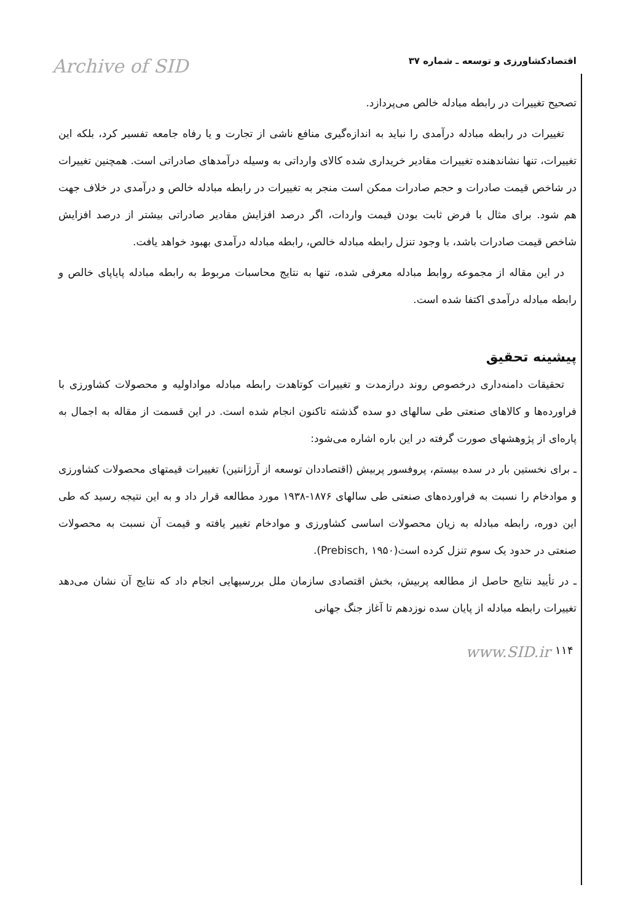Archive of SID اقتصادکشاورزی و توسعه ـ شماره ۳۷
تصحیح تغییرات در رابطه مبادله خالص می‌پردازد.
تغییرات در رابطه مبادله درآمدی را نباید به اندازه‌گیری منافع ناشی از تجارت و یا رفاه جامعه تفسیر کرد، بلکه این تغییرات، تنها نشاندهنده تغییرات مقادیر خریداری شده کالای وارداتی به وسیله درآمدهای صادراتی است. همچنین تغییرات در شاخص قیمت صادرات و حجم صادرات ممکن است منجر به تغییرات در رابطه مبادله خالص و درآمدی در خلاف جهت هم شود. برای مثال با فرض ثابت بودن قیمت واردات، اگر درصد افزایش مقادیر صادراتی بیشتر از درصد افزایش شاخص قیمت صادرات باشد، با وجود تنزل رابطه مبادله خالص، رابطه مبادله درآمدی بهبود خواهد یافت.
در این مقاله از مجموعه روابط مبادله معرفی شده، تنها به نتایج محاسبات مربوط به رابطه مبادله پایاپای خالص و رابطه مبادله درآمدی اکتفا شده است.
پیشینه تحقیق
تحقیقات دامنه‌داری درخصوص روند درازمدت و تغییرات کوتاهدت رابطه مبادله مواداولیه و محصولات کشاورزی با فراورده‌ها و کالاهای صنعتی طی سالهای دو سده گذشته تاکنون انجام شده است. در این قسمت از مقاله به اجمال به پاره‌ای از پژوهشهای صورت گرفته در این باره اشاره می‌شود:
ـ برای نخستین بار در سده بیستم، پروفسور پربیش (اقتصاددان توسعه از آرژانتین) تغییرات قیمتهای محصولات کشاورزی و موادخام را نسبت به فراورده‌های صنعتی طی سالهای ۱۸۷۶-۱۹۳۸ مورد مطالعه قرار داد و به این نتیجه رسید که طی این دوره، رابطه مبادله به زیان محصولات اساسی کشاورزی و موادخام تغییر یافته و قیمت آن نسبت به محصولات صنعتی در حدود یک سوم تنزل کرده است(Prebisch, ۱۹۵۰).
ـ در تأیید نتایج حاصل از مطالعه پربیش، بخش اقتصادی سازمان ملل بررسیهایی انجام داد که نتایج آن نشان می‌دهد تغییرات رابطه مبادله از پایان سده نوزدهم تا آغاز جنگ جهانی
www.SID.ir ۱۱۴